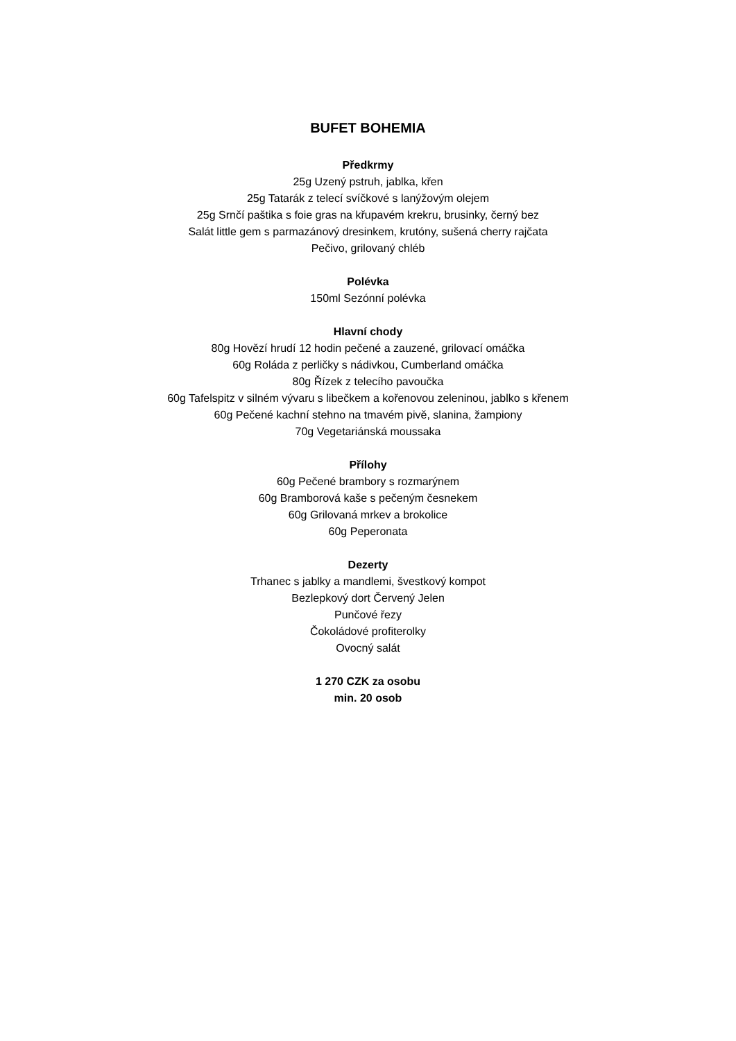BUFET BOHEMIA
Předkrmy
25g Uzený pstruh, jablka, křen
25g Tatarák z telecí svíčkové s lanýžovým olejem
25g Srnčí paštika s foie gras na křupavém krekru, brusinky, černý bez
Salát little gem s parmazánový dresinkem, krutóny, sušená cherry rajčata
Pečivo, grilovaný chléb
Polévka
150ml Sezónní polévka
Hlavní chody
80g Hovězí hrudí 12 hodin pečené a zauzené, grilovací omáčka
60g Roláda z perličky s nádivkou, Cumberland omáčka
80g Řízek z telecího pavoučka
60g Tafelspitz v silném vývaru s libečkem a kořenovou zeleninou, jablko s křenem
60g Pečené kachní stehno na tmavém pivě, slanina, žampiony
70g Vegetariánská moussaka
Přílohy
60g Pečené brambory s rozmarýnem
60g Bramborová kaše s pečeným česnekem
60g Grilovaná mrkev a brokolice
60g Peperonata
Dezerty
Trhanec s jablky a mandlemi, švestkový kompot
Bezlepkový dort Červený Jelen
Punčové řezy
Čokoládové profiterolky
Ovocný salát
1 270 CZK za osobu
min. 20 osob